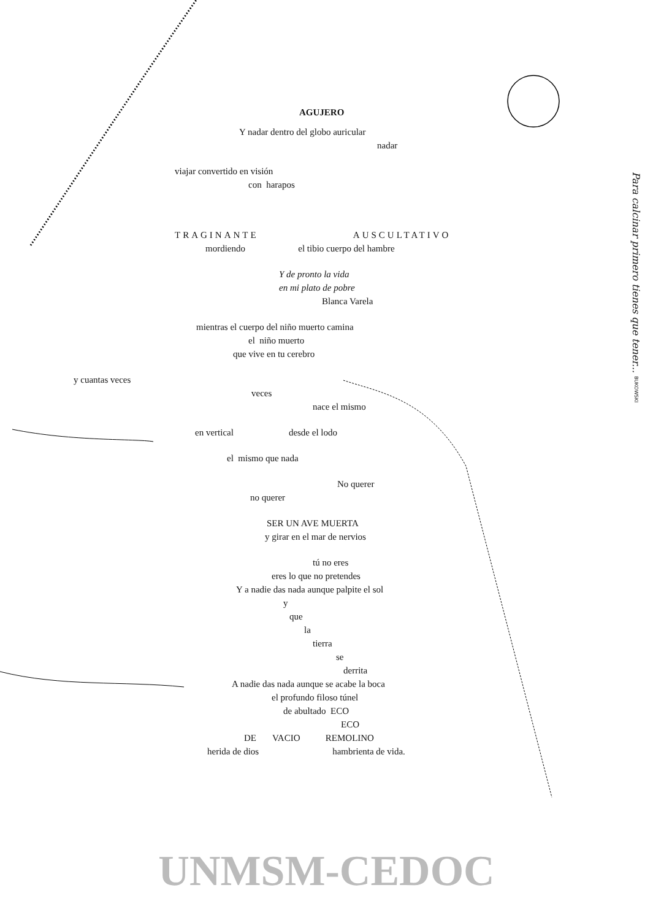AGUJERO
Y nadar dentro del globo auricular
nadar
viajar convertido en visión
con harapos
TRAGINANTE AUSCULTATIVO
mordiendo el tibio cuerpo del hambre
Y de pronto la vida
en mi plato de pobre
Blanca Varela
mientras el cuerpo del niño muerto camina
el niño muerto
que vive en tu cerebro
y cuantas veces
veces
nace el mismo
en vertical desde el lodo
el mismo que nada
No querer
no querer
SER UN AVE MUERTA
y girar en el mar de nervios
tú no eres
eres lo que no pretendes
Y a nadie das nada aunque palpite el sol
y
que
la
tierra
se
derrita
A nadie das nada aunque se acabe la boca
el profundo filoso túnel
de abultado ECO
ECO
DE VACIO REMOLINO
herida de dios hambrienta de vida.
Para calcinar primero tienes que tener... BUKOWSKI
UNMSM-CEDOC